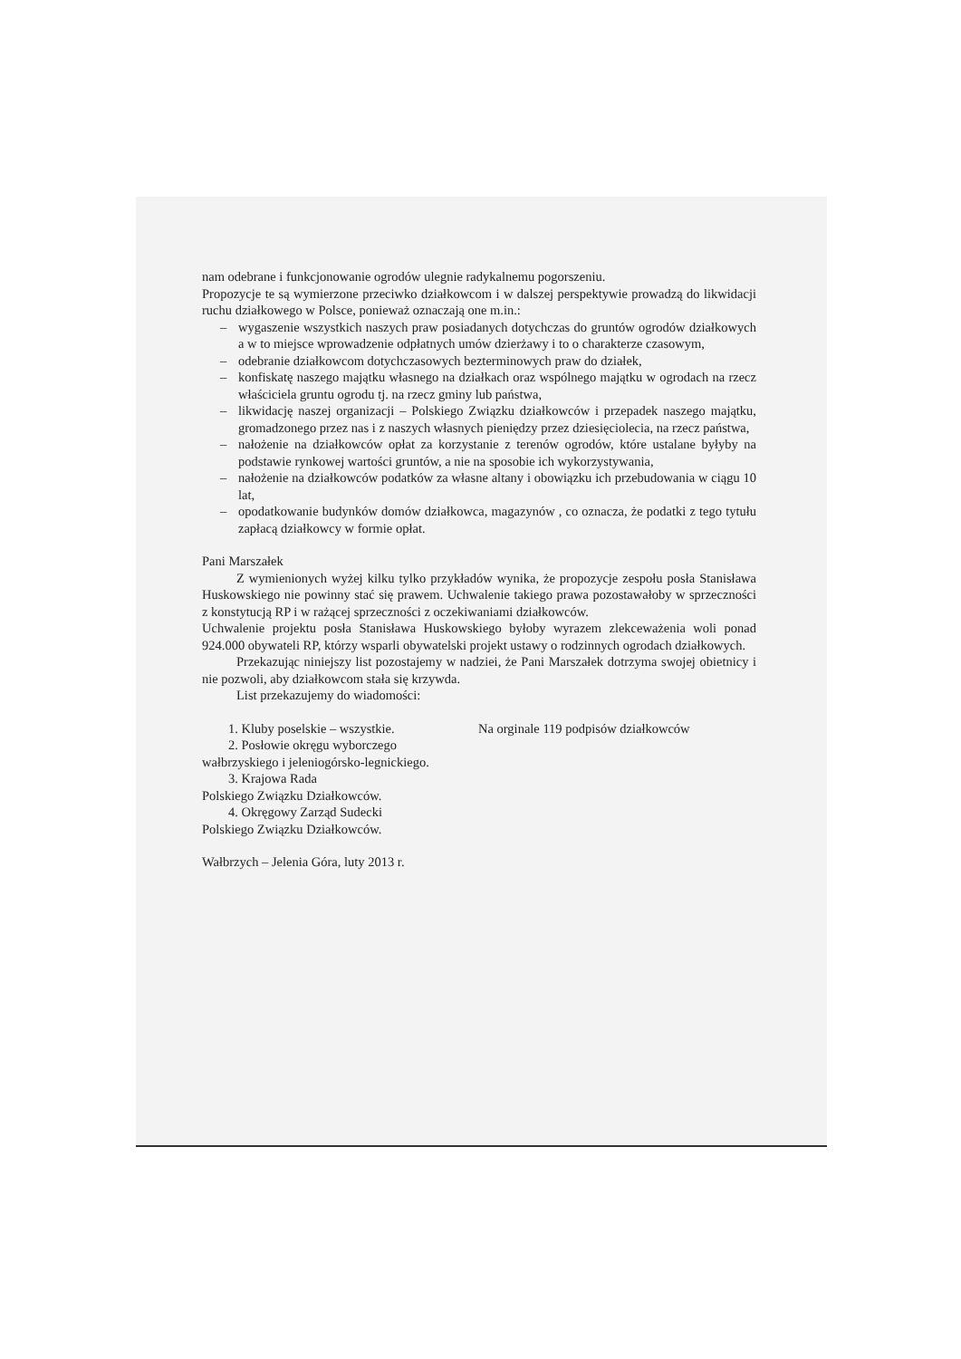nam odebrane i funkcjonowanie ogrodów ulegnie radykalnemu pogorszeniu.
Propozycje te są wymierzone przeciwko działkowcom i w dalszej perspektywie prowadzą do likwidacji ruchu działkowego w Polsce, ponieważ oznaczają one m.in.:
– wygaszenie wszystkich naszych praw posiadanych dotychczas do gruntów ogrodów działkowych a w to miejsce wprowadzenie odpłatnych umów dzierżawy i to o charakterze czasowym,
– odebranie działkowcom dotychczasowych bezterminowych praw do działek,
– konfiskatę naszego majątku własnego na działkach oraz wspólnego majątku w ogrodach na rzecz właściciela gruntu ogrodu tj. na rzecz gminy lub państwa,
– likwidację naszej organizacji – Polskiego Związku działkowców i przepadek naszego majątku, gromadzonego przez nas i z naszych własnych pieniędzy przez dziesięciolecia, na rzecz państwa,
– nałożenie na działkowców opłat za korzystanie z terenów ogrodów, które ustalane byłyby na podstawie rynkowej wartości gruntów, a nie na sposobie ich wykorzystywania,
– nałożenie na działkowców podatków za własne altany i obowiązku ich przebudowania w ciągu 10 lat,
– opodatkowanie budynków domów działkowca, magazynów , co oznacza, że podatki z tego tytułu zapłacą działkowcy w formie opłat.
Pani Marszałek
Z wymienionych wyżej kilku tylko przykładów wynika, że propozycje zespołu posła Stanisława Huskowskiego nie powinny stać się prawem. Uchwalenie takiego prawa pozostawałoby w sprzeczności z konstytucją RP i w rażącej sprzeczności z oczekiwaniami działkowców.
Uchwalenie projektu posła Stanisława Huskowskiego byłoby wyrazem zlekceważenia woli ponad 924.000 obywateli RP, którzy wsparli obywatelski projekt ustawy o rodzinnych ogrodach działkowych.
Przekazując niniejszy list pozostajemy w nadziei, że Pani Marszałek dotrzyma swojej obietnicy i nie pozwoli, aby działkowcom stała się krzywda.
List przekazujemy do wiadomości:
1. Kluby poselskie – wszystkie. Na orginale 119 podpisów działkowców
2. Posłowie okręgu wyborczego
wałbrzyskiego i jeleniogórsko-legnickiego.
3. Krajowa Rada
Polskiego Związku Działkowców.
4. Okręgowy Zarząd Sudecki
Polskiego Związku Działkowców.
Wałbrzych – Jelenia Góra, luty 2013 r.